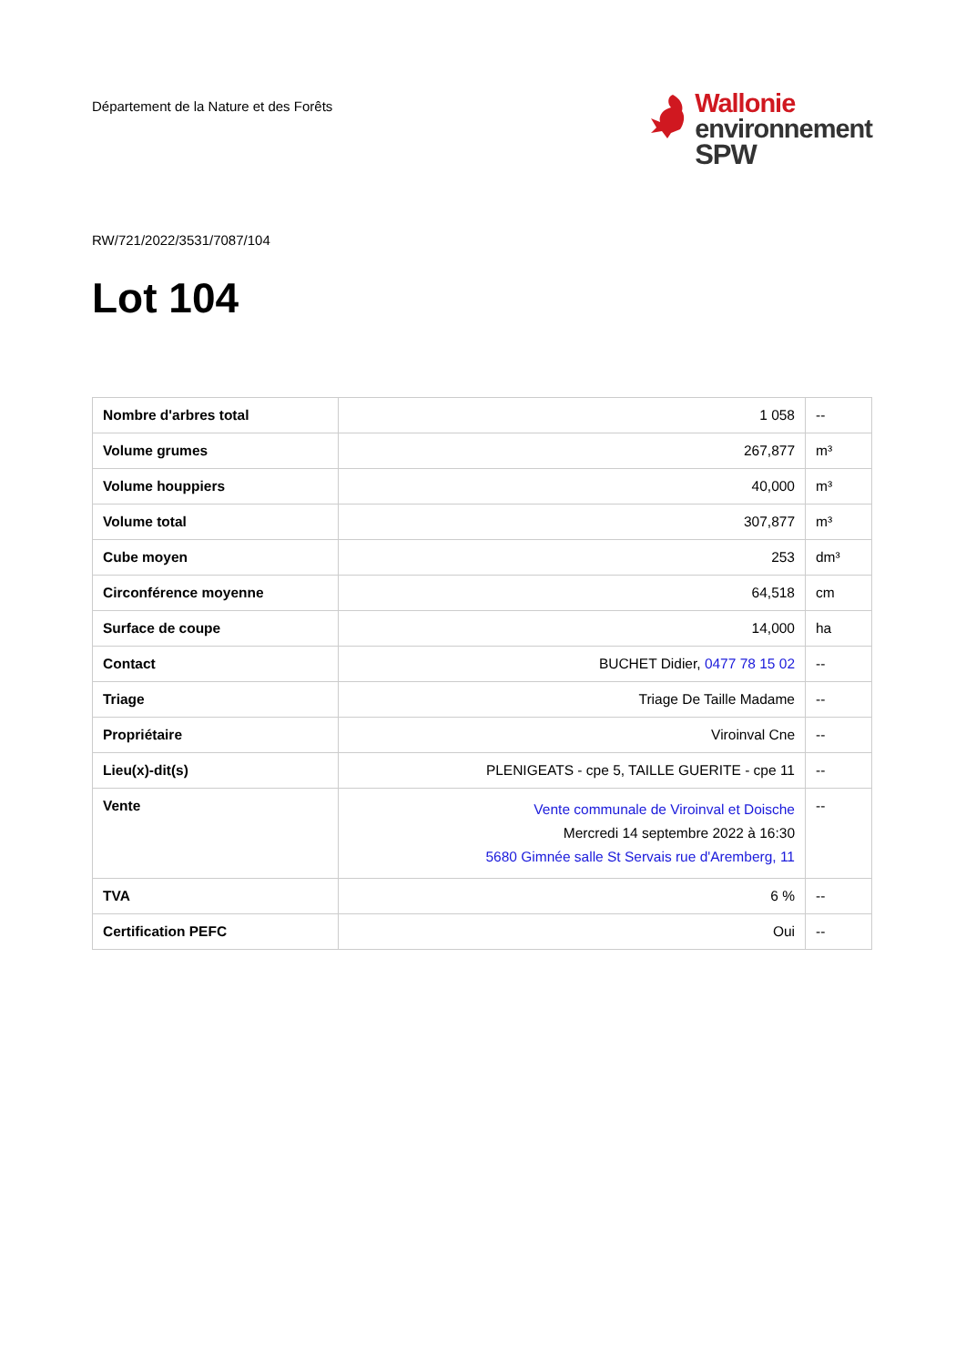Département de la Nature et des Forêts
Wallonie
environnement
SPW
RW/721/2022/3531/7087/104
Lot 104
| Nombre d'arbres total | 1 058 | -- |
| Volume grumes | 267,877 | m³ |
| Volume houppiers | 40,000 | m³ |
| Volume total | 307,877 | m³ |
| Cube moyen | 253 | dm³ |
| Circonférence moyenne | 64,518 | cm |
| Surface de coupe | 14,000 | ha |
| Contact | BUCHET Didier, 0477 78 15 02 | -- |
| Triage | Triage De Taille Madame | -- |
| Propriétaire | Viroinval Cne | -- |
| Lieu(x)-dit(s) | PLENIGEATS - cpe 5, TAILLE GUERITE - cpe 11 | -- |
| Vente | Vente communale de Viroinval et Doische Mercredi 14 septembre 2022 à 16:30 5680 Gimnée salle St Servais rue d'Aremberg, 11 | -- |
| TVA | 6 % | -- |
| Certification PEFC | Oui | -- |